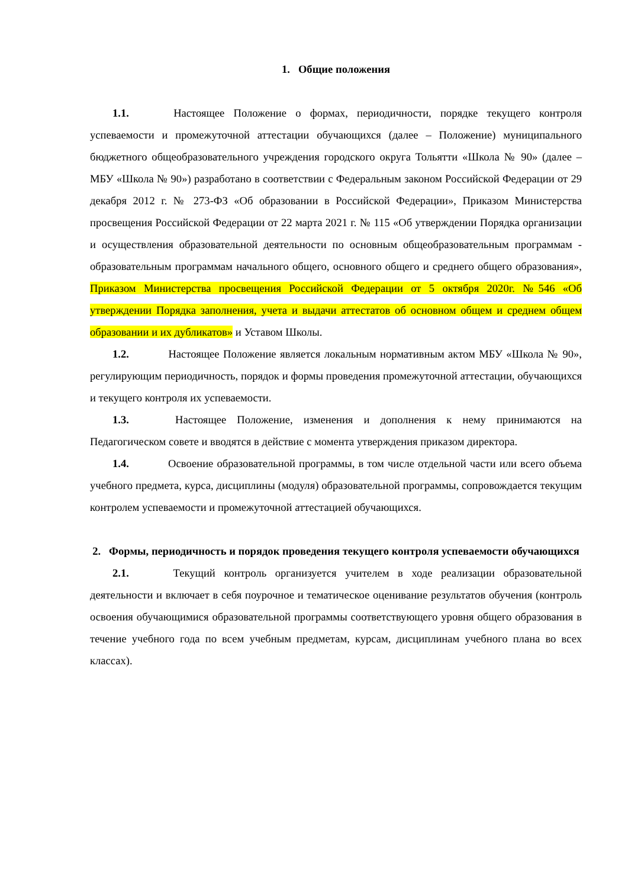1. Общие положения
1.1. Настоящее Положение о формах, периодичности, порядке текущего контроля успеваемости и промежуточной аттестации обучающихся (далее – Положение) муниципального бюджетного общеобразовательного учреждения городского округа Тольятти «Школа № 90» (далее – МБУ «Школа № 90») разработано в соответствии с Федеральным законом Российской Федерации от 29 декабря 2012 г. № 273-ФЗ «Об образовании в Российской Федерации», Приказом Министерства просвещения Российской Федерации от 22 марта 2021 г. № 115 «Об утверждении Порядка организации и осуществления образовательной деятельности по основным общеобразовательным программам - образовательным программам начального общего, основного общего и среднего общего образования», Приказом Министерства просвещения Российской Федерации от 5 октября 2020г. №546 «Об утверждении Порядка заполнения, учета и выдачи аттестатов об основном общем и среднем общем образовании и их дубликатов» и Уставом Школы.
1.2. Настоящее Положение является локальным нормативным актом МБУ «Школа № 90», регулирующим периодичность, порядок и формы проведения промежуточной аттестации, обучающихся и текущего контроля их успеваемости.
1.3. Настоящее Положение, изменения и дополнения к нему принимаются на Педагогическом совете и вводятся в действие с момента утверждения приказом директора.
1.4. Освоение образовательной программы, в том числе отдельной части или всего объема учебного предмета, курса, дисциплины (модуля) образовательной программы, сопровождается текущим контролем успеваемости и промежуточной аттестацией обучающихся.
2. Формы, периодичность и порядок проведения текущего контроля успеваемости обучающихся
2.1. Текущий контроль организуется учителем в ходе реализации образовательной деятельности и включает в себя поурочное и тематическое оценивание результатов обучения (контроль освоения обучающимися образовательной программы соответствующего уровня общего образования в течение учебного года по всем учебным предметам, курсам, дисциплинам учебного плана во всех классах).